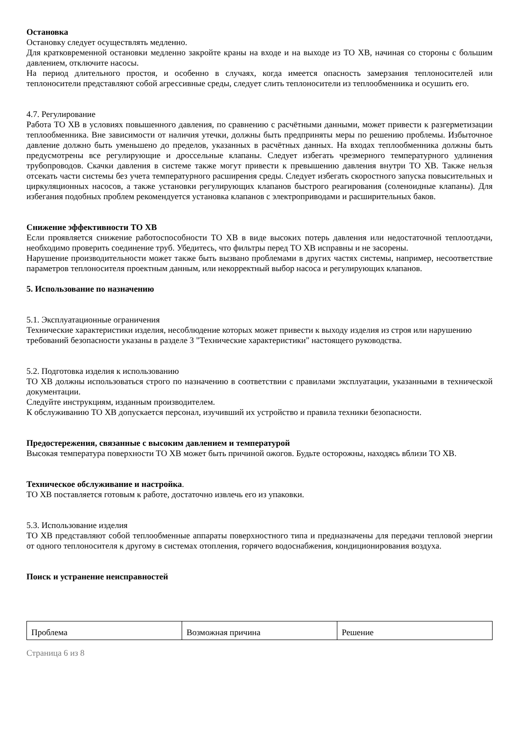Остановка
Остановку следует осуществлять медленно.
Для кратковременной остановки медленно закройте краны на входе и на выходе из ТО ХВ, начиная со стороны с большим давлением, отключите насосы.
На период длительного простоя, и особенно в случаях, когда имеется опасность замерзания теплоносителей или теплоносители представляют собой агрессивные среды, следует слить теплоносители из теплообменника и осушить его.
4.7. Регулирование
Работа ТО ХВ в условиях повышенного давления, по сравнению с расчётными данными, может привести к разгерметизации теплообменника. Вне зависимости от наличия утечки, должны быть предприняты меры по решению проблемы. Избыточное давление должно быть уменьшено до пределов, указанных в расчётных данных. На входах теплообменника должны быть предусмотрены все регулирующие и дроссельные клапаны. Следует избегать чрезмерного температурного удлинения трубопроводов. Скачки давления в системе также могут привести к превышению давления внутри ТО ХВ. Также нельзя отсекать части системы без учета температурного расширения среды. Следует избегать скоростного запуска повысительных и циркуляционных насосов, а также установки регулирующих клапанов быстрого реагирования (соленоидные клапаны). Для избегания подобных проблем рекомендуется установка клапанов с электроприводами и расширительных баков.
Снижение эффективности ТО ХВ
Если проявляется снижение работоспособности ТО ХВ в виде высоких потерь давления или недостаточной теплоотдачи, необходимо проверить соединение труб. Убедитесь, что фильтры перед ТО ХВ исправны и не засорены.
Нарушение производительности может также быть вызвано проблемами в других частях системы, например, несоответствие параметров теплоносителя проектным данным, или некорректный выбор насоса и регулирующих клапанов.
5. Использование по назначению
5.1. Эксплуатационные ограничения
Технические характеристики изделия, несоблюдение которых может привести к выходу изделия из строя или нарушению требований безопасности указаны в разделе 3 "Технические характеристики" настоящего руководства.
5.2. Подготовка изделия к использованию
ТО ХВ должны использоваться строго по назначению в соответствии с правилами эксплуатации, указанными в технической документации.
Следуйте инструкциям, изданным производителем.
К обслуживанию ТО ХВ допускается персонал, изучивший их устройство и правила техники безопасности.
Предостережения, связанные с высоким давлением и температурой
Высокая температура поверхности ТО ХВ может быть причиной ожогов. Будьте осторожны, находясь вблизи ТО ХВ.
Техническое обслуживание и настройка.
ТО ХВ поставляется готовым к работе, достаточно извлечь его из упаковки.
5.3. Использование изделия
ТО ХВ представляют собой теплообменные аппараты поверхностного типа и предназначены для передачи тепловой энергии от одного теплоносителя к другому в системах отопления, горячего водоснабжения, кондиционирования воздуха.
Поиск и устранение неисправностей
| Проблема | Возможная причина | Решение |
Страница 6 из 8